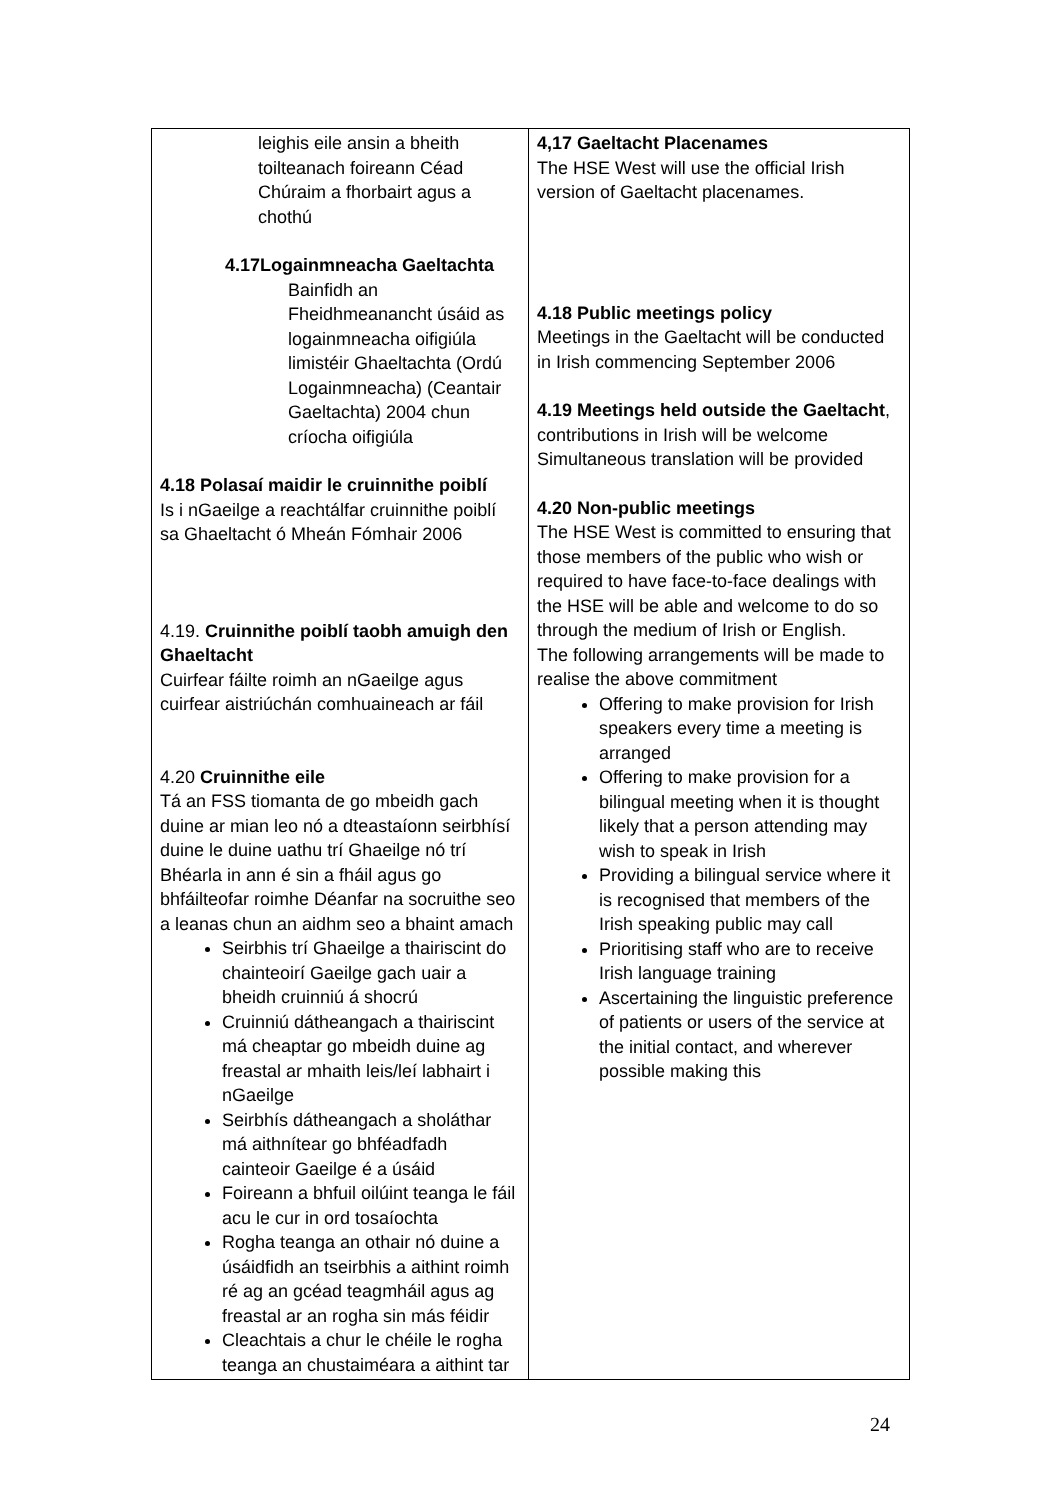| leighis eile ansin a bheith toilteanach foireann Céad Chúraim a fhorbairt agus a chothú 4.17Logainmneacha Gaeltachta Bainfidh an Fheidhmeanancht úsáid as logainmneacha oifigiúla limistéir Ghaeltachta (Ordú Logainmneacha) (Ceantair Gaeltachta) 2004 chun críocha oifigiúla 4.18 Polasaí maidir le cruinnithe poiblí Is i nGaeilge a reachtálfar cruinnithe poiblí sa Ghaeltacht ó Mheán Fómhair 2006 4.19. Cruinnithe poiblí taobh amuigh den Ghaeltacht Cuirfear fáilte roimh an nGaeilge agus cuirfear aistriúchán comhuaineach ar fáil 4.20 Cruinnithe eile Tá an FSS tiomanta de go mbeidh gach duine ar mian leo nó a dteastaíonn seirbhísí duine le duine uathu trí Ghaeilge nó trí Bhéarla in ann é sin a fháil agus go bhfáilteofar roimhe Déanfar na socruithe seo a leanas chun an aidhm seo a bhaint amach Seirbhis trí Ghaeilge a thairiscint do chainteoirí Gaeilge gach uair a bheidh cruinniú á shocrú Cruinniú dátheangach a thairiscint má cheaptar go mbeidh duine ag freastal ar mhaith leis/leí labhairt i nGaeilge Seirbhís dátheangach a sholáthar má aithnítear go bhféadfadh cainteoir Gaeilge é a úsáid Foireann a bhfuil oilúint teanga le fáil acu le cur in ord tosaíochta Rogha teanga an othair nó duine a úsáidfidh an tseirbhis a aithint roimh ré ag an gcéad teagmháil agus ag freastal ar an rogha sin más féidir Cleachtais a chur le chéile le rogha teanga an chustaiméara a aithint tar | 4,17 Gaeltacht Placenames The HSE West will use the official Irish version of Gaeltacht placenames. 4.18 Public meetings policy Meetings in the Gaeltacht will be conducted in Irish commencing September 2006 4.19 Meetings held outside the Gaeltacht , contributions in Irish will be welcome Simultaneous translation will be provided 4.20 Non-public meetings The HSE West is committed to ensuring that those members of the public who wish or required to have face-to-face dealings with the HSE will be able and welcome to do so through the medium of Irish or English. The following arrangements will be made to realise the above commitment Offering to make provision for Irish speakers every time a meeting is arranged Offering to make provision for a bilingual meeting when it is thought likely that a person attending may wish to speak in Irish Providing a bilingual service where it is recognised that members of the Irish speaking public may call Prioritising staff who are to receive Irish language training Ascertaining the linguistic preference of patients or users of the service at the initial contact, and wherever possible making this |
24